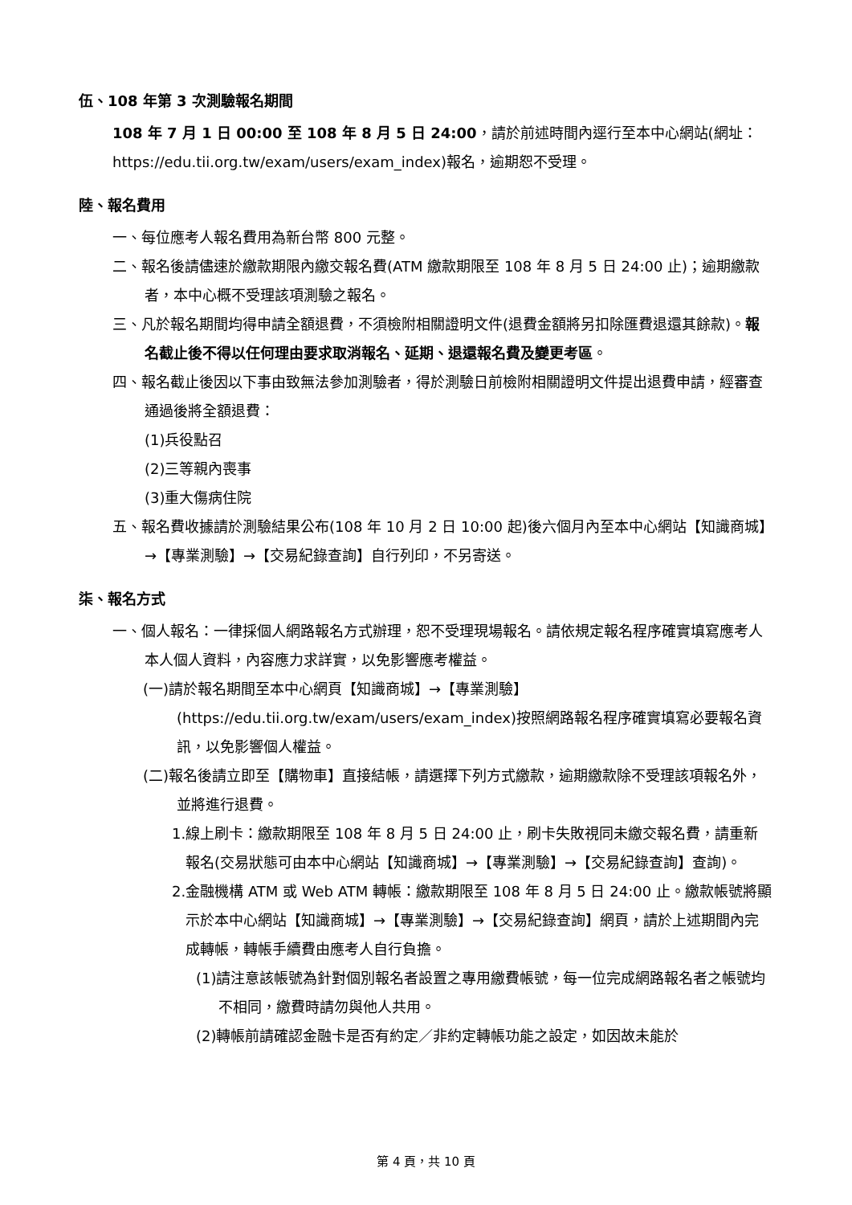伍、108 年第 3 次測驗報名期間
108 年 7 月 1 日 00:00 至 108 年 8 月 5 日 24:00，請於前述時間內逕行至本中心網站(網址：https://edu.tii.org.tw/exam/users/exam_index)報名，逾期恕不受理。
陸、報名費用
一、每位應考人報名費用為新台幣 800 元整。
二、報名後請儘速於繳款期限內繳交報名費(ATM 繳款期限至 108 年 8 月 5 日 24:00 止)；逾期繳款者，本中心概不受理該項測驗之報名。
三、凡於報名期間均得申請全額退費，不須檢附相關證明文件(退費金額將另扣除匯費退還其餘款)。報名截止後不得以任何理由要求取消報名、延期、退還報名費及變更考區。
四、報名截止後因以下事由致無法參加測驗者，得於測驗日前檢附相關證明文件提出退費申請，經審查通過後將全額退費：
(1)兵役點召
(2)三等親內喪事
(3)重大傷病住院
五、報名費收據請於測驗結果公布(108 年 10 月 2 日 10:00 起)後六個月內至本中心網站【知識商城】→【專業測驗】→【交易紀錄查詢】自行列印，不另寄送。
柒、報名方式
一、個人報名：一律採個人網路報名方式辦理，恕不受理現場報名。請依規定報名程序確實填寫應考人本人個人資料，內容應力求詳實，以免影響應考權益。
(一)請於報名期間至本中心網頁【知識商城】→【專業測驗】(https://edu.tii.org.tw/exam/users/exam_index)按照網路報名程序確實填寫必要報名資訊，以免影響個人權益。
(二)報名後請立即至【購物車】直接結帳，請選擇下列方式繳款，逾期繳款除不受理該項報名外，並將進行退費。
1.線上刷卡：繳款期限至 108 年 8 月 5 日 24:00 止，刷卡失敗視同未繳交報名費，請重新報名(交易狀態可由本中心網站【知識商城】→【專業測驗】→【交易紀錄查詢】查詢)。
2.金融機構 ATM 或 Web ATM 轉帳：繳款期限至 108 年 8 月 5 日 24:00 止。繳款帳號將顯示於本中心網站【知識商城】→【專業測驗】→【交易紀錄查詢】網頁，請於上述期間內完成轉帳，轉帳手續費由應考人自行負擔。
(1)請注意該帳號為針對個別報名者設置之專用繳費帳號，每一位完成網路報名者之帳號均不相同，繳費時請勿與他人共用。
(2)轉帳前請確認金融卡是否有約定／非約定轉帳功能之設定，如因故未能於
第 4 頁，共 10 頁